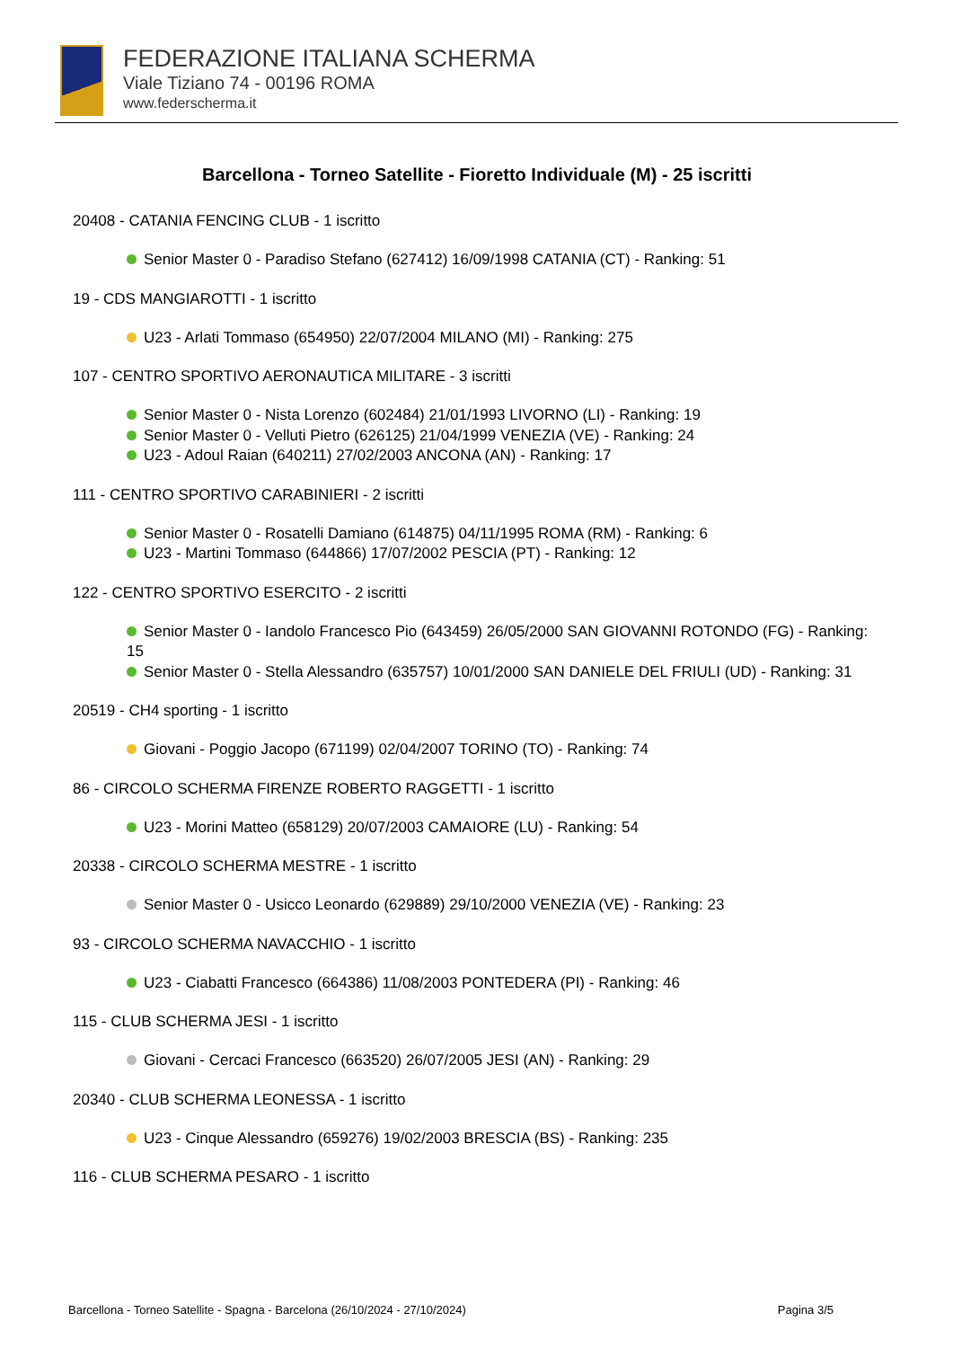FEDERAZIONE ITALIANA SCHERMA
Viale Tiziano 74 - 00196 ROMA
www.federscherma.it
Barcellona - Torneo Satellite - Fioretto Individuale (M) - 25 iscritti
20408 - CATANIA FENCING CLUB - 1 iscritto
Senior Master 0 - Paradiso Stefano (627412) 16/09/1998 CATANIA (CT) - Ranking: 51
19 - CDS MANGIAROTTI - 1 iscritto
U23 - Arlati Tommaso (654950) 22/07/2004 MILANO (MI) - Ranking: 275
107 - CENTRO SPORTIVO AERONAUTICA MILITARE - 3 iscritti
Senior Master 0 - Nista Lorenzo (602484) 21/01/1993 LIVORNO (LI) - Ranking: 19
Senior Master 0 - Velluti Pietro (626125) 21/04/1999 VENEZIA (VE) - Ranking: 24
U23 - Adoul Raian (640211) 27/02/2003 ANCONA (AN) - Ranking: 17
111 - CENTRO SPORTIVO CARABINIERI - 2 iscritti
Senior Master 0 - Rosatelli Damiano (614875) 04/11/1995 ROMA (RM) - Ranking: 6
U23 - Martini Tommaso (644866) 17/07/2002 PESCIA (PT) - Ranking: 12
122 - CENTRO SPORTIVO ESERCITO - 2 iscritti
Senior Master 0 - Iandolo Francesco Pio (643459) 26/05/2000 SAN GIOVANNI ROTONDO (FG) - Ranking: 15
Senior Master 0 - Stella Alessandro (635757) 10/01/2000 SAN DANIELE DEL FRIULI (UD) - Ranking: 31
20519 - CH4 sporting - 1 iscritto
Giovani - Poggio Jacopo (671199) 02/04/2007 TORINO (TO) - Ranking: 74
86 - CIRCOLO SCHERMA FIRENZE ROBERTO RAGGETTI - 1 iscritto
U23 - Morini Matteo (658129) 20/07/2003 CAMAIORE (LU) - Ranking: 54
20338 - CIRCOLO SCHERMA MESTRE - 1 iscritto
Senior Master 0 - Usicco Leonardo (629889) 29/10/2000 VENEZIA (VE) - Ranking: 23
93 - CIRCOLO SCHERMA NAVACCHIO - 1 iscritto
U23 - Ciabatti Francesco (664386) 11/08/2003 PONTEDERA (PI) - Ranking: 46
115 - CLUB SCHERMA JESI - 1 iscritto
Giovani - Cercaci Francesco (663520) 26/07/2005 JESI (AN) - Ranking: 29
20340 - CLUB SCHERMA LEONESSA - 1 iscritto
U23 - Cinque Alessandro (659276) 19/02/2003 BRESCIA (BS) - Ranking: 235
116 - CLUB SCHERMA PESARO - 1 iscritto
Barcellona - Torneo Satellite - Spagna - Barcelona (26/10/2024 - 27/10/2024) Pagina 3/5